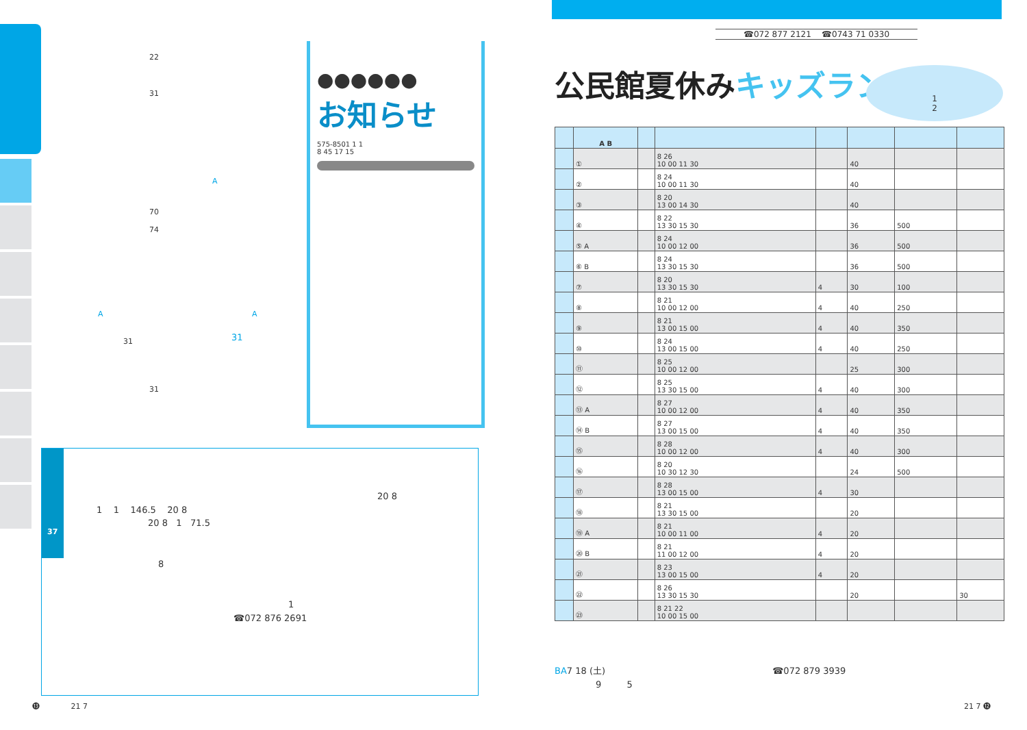22
31
A
70
74
A A
31 31
31
●●●●●●
お知らせ
575-8501 1 1
8 45 17 15
37
20 8
1 1 146.5 20 8
20 8 1 71.5
8
1
☎072 876 2691
⓭ 21 7
☎072 877 2121 ☎0743 71 0330
公民館夏休みキッズランド
1
2
| | A B | | | | | | |
| --- | --- | --- | --- | --- | --- | --- | --- |
| | ① | | 8 26 10 00 11 30 | | 40 | | |
| | ② | | 8 24 10 00 11 30 | | 40 | | |
| | ③ | | 8 20 13 00 14 30 | | 40 | | |
| | ④ | | 8 22 13 30 15 30 | | 36 | 500 | |
| | ⑤ A | | 8 24 10 00 12 00 | | 36 | 500 | |
| | ⑥ B | | 8 24 13 30 15 30 | | 36 | 500 | |
| | ⑦ | | 8 20 13 30 15 30 | 4 | 30 | 100 | |
| | ⑧ | | 8 21 10 00 12 00 | 4 | 40 | 250 | |
| | ⑨ | | 8 21 13 00 15 00 | 4 | 40 | 350 | |
| | ⑩ | | 8 24 13 00 15 00 | 4 | 40 | 250 | |
| | ⑪ | | 8 25 10 00 12 00 | | 25 | 300 | |
| | ⑫ | | 8 25 13 30 15 00 | 4 | 40 | 300 | |
| | ⑬ A | | 8 27 10 00 12 00 | 4 | 40 | 350 | |
| | ⑭ B | | 8 27 13 00 15 00 | 4 | 40 | 350 | |
| | ⑮ | | 8 28 10 00 12 00 | 4 | 40 | 300 | |
| | ⑯ | | 8 20 10 30 12 30 | | 24 | 500 | |
| | ⑰ | | 8 28 13 00 15 00 | 4 | 30 | | |
| | ⑱ | | 8 21 13 30 15 00 | | 20 | | |
| | ⑲ A | | 8 21 10 00 11 00 | 4 | 20 | | |
| | ⑳ B | | 8 21 11 00 12 00 | 4 | 20 | | |
| | ㉑ | | 8 23 13 00 15 00 | 4 | 20 | | |
| | ㉒ | | 8 26 13 30 15 30 | | 20 | | 30 |
| | ㉓ | | 8 21 22 10 00 15 00 | | | | |
BA7 18 (土) ☎072 879 3939
9 5
21 7 ⓬